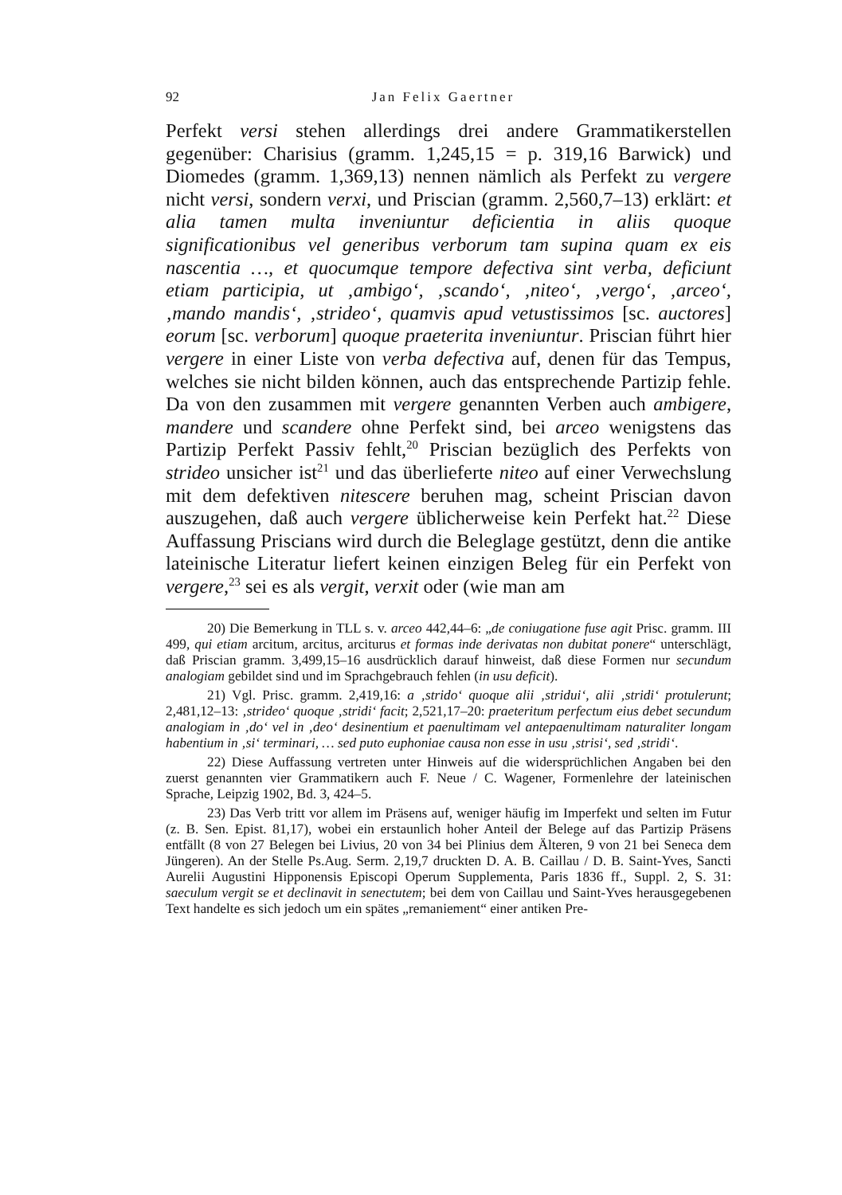92 Jan Felix Gaertner
Perfekt versi stehen allerdings drei andere Grammatikerstellen gegenüber: Charisius (gramm. 1,245,15 = p. 319,16 Barwick) und Diomedes (gramm. 1,369,13) nennen nämlich als Perfekt zu vergere nicht versi, sondern verxi, und Priscian (gramm. 2,560,7–13) erklärt: et alia tamen multa inveniuntur deficientia in aliis quoque significationibus vel generibus verborum tam supina quam ex eis nascentia …, et quocumque tempore defectiva sint verba, deficiunt etiam participia, ut ‚ambigo‘, ‚scando‘, ‚niteo‘, ‚vergo‘, ‚arceo‘, ‚mando mandis‘, ‚strideo‘, quamvis apud vetustissimos [sc. auctores] eorum [sc. verborum] quoque praeterita inveniuntur. Priscian führt hier vergere in einer Liste von verba defectiva auf, denen für das Tempus, welches sie nicht bilden können, auch das entsprechende Partizip fehle. Da von den zusammen mit vergere genannten Verben auch ambigere, mandere und scandere ohne Perfekt sind, bei arceo wenigstens das Partizip Perfekt Passiv fehlt,<sup>20</sup> Priscian bezüglich des Perfekts von strideo unsicher ist<sup>21</sup> und das überlieferte niteo auf einer Verwechslung mit dem defektiven nitescere beruhen mag, scheint Priscian davon auszugehen, daß auch vergere üblicherweise kein Perfekt hat.<sup>22</sup> Diese Auffassung Priscians wird durch die Beleglage gestützt, denn die antike lateinische Literatur liefert keinen einzigen Beleg für ein Perfekt von vergere,<sup>23</sup> sei es als vergit, verxit oder (wie man am
20) Die Bemerkung in TLL s. v. arceo 442,44–6: „de coniugatione fuse agit Prisc. gramm. III 499, qui etiam arcitum, arcitus, arciturus et formas inde derivatas non dubitat ponere“ unterschlägt, daß Priscian gramm. 3,499,15–16 ausdrücklich darauf hinweist, daß diese Formen nur secundum analogiam gebildet sind und im Sprachgebrauch fehlen (in usu deficit).
21) Vgl. Prisc. gramm. 2,419,16: a ‚strido‘ quoque alii ‚stridui‘, alii ‚stridi‘ protulerunt; 2,481,12–13: ‚strideo‘ quoque ‚stridi‘ facit; 2,521,17–20: praeteritum perfectum eius debet secundum analogiam in ‚do‘ vel in ‚deo‘ desinentium et paenultimam vel antepaenultimam naturaliter longam habentium in ‚si‘ terminari, … sed puto euphoniae causa non esse in usu ‚strisi‘, sed ‚stridi‘.
22) Diese Auffassung vertreten unter Hinweis auf die widersprüchlichen Angaben bei den zuerst genannten vier Grammatikern auch F. Neue / C. Wagener, Formenlehre der lateinischen Sprache, Leipzig 1902, Bd. 3, 424–5.
23) Das Verb tritt vor allem im Präsens auf, weniger häufig im Imperfekt und selten im Futur (z. B. Sen. Epist. 81,17), wobei ein erstaunlich hoher Anteil der Belege auf das Partizip Präsens entfällt (8 von 27 Belegen bei Livius, 20 von 34 bei Plinius dem Älteren, 9 von 21 bei Seneca dem Jüngeren). An der Stelle Ps.Aug. Serm. 2,19,7 druckten D. A. B. Caillau / D. B. Saint-Yves, Sancti Aurelii Augustini Hipponensis Episcopi Operum Supplementa, Paris 1836 ff., Suppl. 2, S. 31: saeculum vergit se et declinavit in senectutem; bei dem von Caillau und Saint-Yves herausgegebenen Text handelte es sich jedoch um ein spätes „remaniement“ einer antiken Pre-